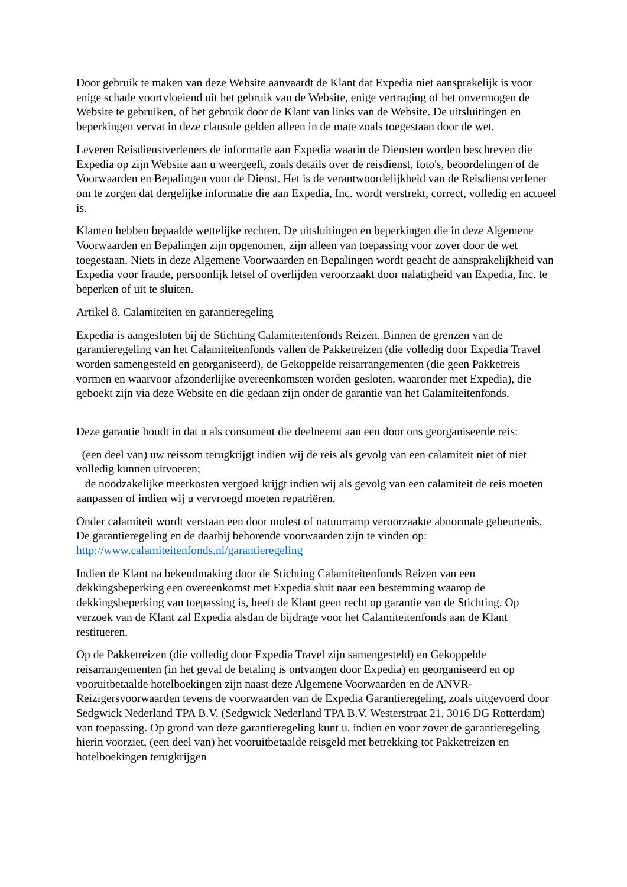Door gebruik te maken van deze Website aanvaardt de Klant dat Expedia niet aansprakelijk is voor enige schade voortvloeiend uit het gebruik van de Website, enige vertraging of het onvermogen de Website te gebruiken, of het gebruik door de Klant van links van de Website. De uitsluitingen en beperkingen vervat in deze clausule gelden alleen in de mate zoals toegestaan door de wet.
Leveren Reisdienstverleners de informatie aan Expedia waarin de Diensten worden beschreven die Expedia op zijn Website aan u weergeeft, zoals details over de reisdienst, foto's, beoordelingen of de Voorwaarden en Bepalingen voor de Dienst. Het is de verantwoordelijkheid van de Reisdienstverlener om te zorgen dat dergelijke informatie die aan Expedia, Inc. wordt verstrekt, correct, volledig en actueel is.
Klanten hebben bepaalde wettelijke rechten. De uitsluitingen en beperkingen die in deze Algemene Voorwaarden en Bepalingen zijn opgenomen, zijn alleen van toepassing voor zover door de wet toegestaan. Niets in deze Algemene Voorwaarden en Bepalingen wordt geacht de aansprakelijkheid van Expedia voor fraude, persoonlijk letsel of overlijden veroorzaakt door nalatigheid van Expedia, Inc. te beperken of uit te sluiten.
Artikel 8. Calamiteiten en garantieregeling
Expedia is aangesloten bij de Stichting Calamiteitenfonds Reizen. Binnen de grenzen van de garantieregeling van het Calamiteitenfonds vallen de Pakketreizen (die volledig door Expedia Travel worden samengesteld en georganiseerd), de Gekoppelde reisarrangementen (die geen Pakketreis vormen en waarvoor afzonderlijke overeenkomsten worden gesloten, waaronder met Expedia), die geboekt zijn via deze Website en die gedaan zijn onder de garantie van het Calamiteitenfonds.
Deze garantie houdt in dat u als consument die deelneemt aan een door ons georganiseerde reis:
(een deel van) uw reissom terugkrijgt indien wij de reis als gevolg van een calamiteit niet of niet volledig kunnen uitvoeren;
de noodzakelijke meerkosten vergoed krijgt indien wij als gevolg van een calamiteit de reis moeten aanpassen of indien wij u vervroegd moeten repatriëren.
Onder calamiteit wordt verstaan een door molest of natuurramp veroorzaakte abnormale gebeurtenis. De garantieregeling en de daarbij behorende voorwaarden zijn te vinden op: http://www.calamiteitenfonds.nl/garantieregeling
Indien de Klant na bekendmaking door de Stichting Calamiteitenfonds Reizen van een dekkingsbeperking een overeenkomst met Expedia sluit naar een bestemming waarop de dekkingsbeperking van toepassing is, heeft de Klant geen recht op garantie van de Stichting. Op verzoek van de Klant zal Expedia alsdan de bijdrage voor het Calamiteitenfonds aan de Klant restitueren.
Op de Pakketreizen (die volledig door Expedia Travel zijn samengesteld) en Gekoppelde reisarrangementen (in het geval de betaling is ontvangen door Expedia) en georganiseerd en op vooruitbetaalde hotelboekingen zijn naast deze Algemene Voorwaarden en de ANVR-Reizigersvoorwaarden tevens de voorwaarden van de Expedia Garantieregeling, zoals uitgevoerd door Sedgwick Nederland TPA B.V. (Sedgwick Nederland TPA B.V. Westerstraat 21, 3016 DG Rotterdam) van toepassing. Op grond van deze garantieregeling kunt u, indien en voor zover de garantieregeling hierin voorziet, (een deel van) het vooruitbetaalde reisgeld met betrekking tot Pakketreizen en hotelboekingen terugkrijgen